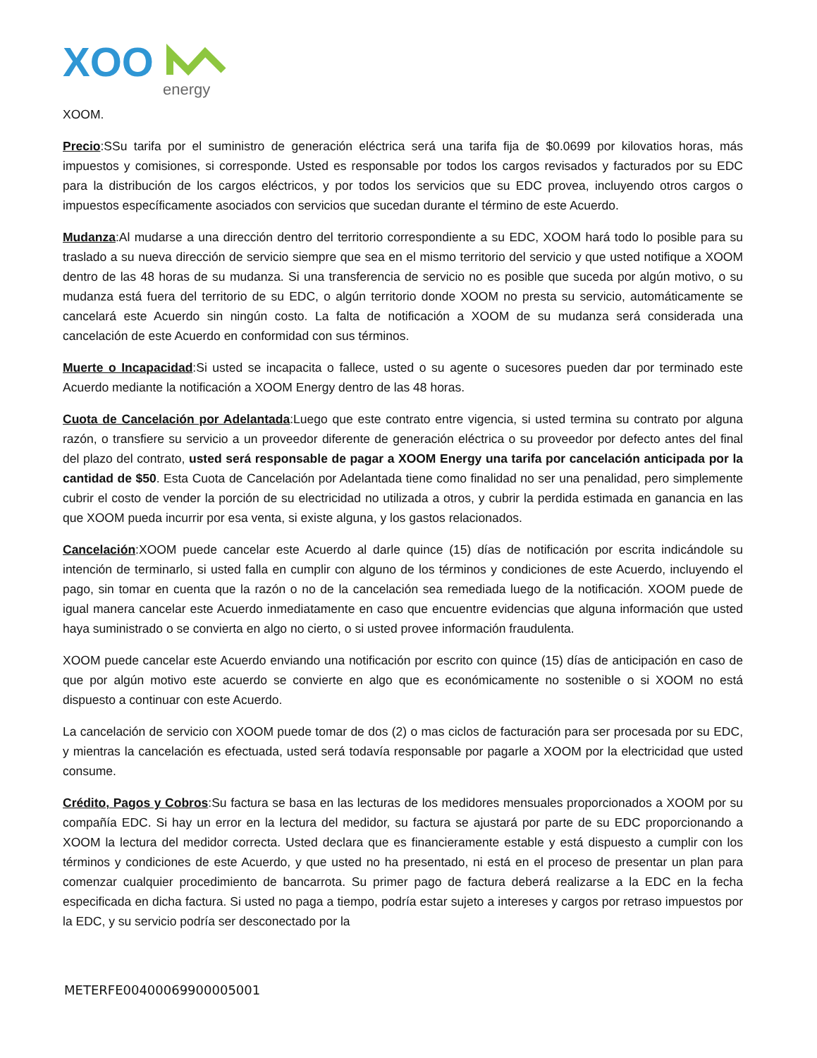XOO
energy
XOOM.
Precio:SSu tarifa por el suministro de generación eléctrica será una tarifa fija de $0.0699 por kilovatios horas, más impuestos y comisiones, si corresponde. Usted es responsable por todos los cargos revisados y facturados por su EDC para la distribución de los cargos eléctricos, y por todos los servicios que su EDC provea, incluyendo otros cargos o impuestos específicamente asociados con servicios que sucedan durante el término de este Acuerdo.
Mudanza:Al mudarse a una dirección dentro del territorio correspondiente a su EDC, XOOM hará todo lo posible para su traslado a su nueva dirección de servicio siempre que sea en el mismo territorio del servicio y que usted notifique a XOOM dentro de las 48 horas de su mudanza. Si una transferencia de servicio no es posible que suceda por algún motivo, o su mudanza está fuera del territorio de su EDC, o algún territorio donde XOOM no presta su servicio, automáticamente se cancelará este Acuerdo sin ningún costo. La falta de notificación a XOOM de su mudanza será considerada una cancelación de este Acuerdo en conformidad con sus términos.
Muerte o Incapacidad:Si usted se incapacita o fallece, usted o su agente o sucesores pueden dar por terminado este Acuerdo mediante la notificación a XOOM Energy dentro de las 48 horas.
Cuota de Cancelación por Adelantada:Luego que este contrato entre vigencia, si usted termina su contrato por alguna razón, o transfiere su servicio a un proveedor diferente de generación eléctrica o su proveedor por defecto antes del final del plazo del contrato, usted será responsable de pagar a XOOM Energy una tarifa por cancelación anticipada por la cantidad de $50. Esta Cuota de Cancelación por Adelantada tiene como finalidad no ser una penalidad, pero simplemente cubrir el costo de vender la porción de su electricidad no utilizada a otros, y cubrir la perdida estimada en ganancia en las que XOOM pueda incurrir por esa venta, si existe alguna, y los gastos relacionados.
Cancelación:XOOM puede cancelar este Acuerdo al darle quince (15) días de notificación por escrita indicándole su intención de terminarlo, si usted falla en cumplir con alguno de los términos y condiciones de este Acuerdo, incluyendo el pago, sin tomar en cuenta que la razón o no de la cancelación sea remediada luego de la notificación. XOOM puede de igual manera cancelar este Acuerdo inmediatamente en caso que encuentre evidencias que alguna información que usted haya suministrado o se convierta en algo no cierto, o si usted provee información fraudulenta.
XOOM puede cancelar este Acuerdo enviando una notificación por escrito con quince (15) días de anticipación en caso de que por algún motivo este acuerdo se convierte en algo que es económicamente no sostenible o si XOOM no está dispuesto a continuar con este Acuerdo.
La cancelación de servicio con XOOM puede tomar de dos (2) o mas ciclos de facturación para ser procesada por su EDC, y mientras la cancelación es efectuada, usted será todavía responsable por pagarle a XOOM por la electricidad que usted consume.
Crédito, Pagos y Cobros:Su factura se basa en las lecturas de los medidores mensuales proporcionados a XOOM por su compañía EDC. Si hay un error en la lectura del medidor, su factura se ajustará por parte de su EDC proporcionando a XOOM la lectura del medidor correcta. Usted declara que es financieramente estable y está dispuesto a cumplir con los términos y condiciones de este Acuerdo, y que usted no ha presentado, ni está en el proceso de presentar un plan para comenzar cualquier procedimiento de bancarrota. Su primer pago de factura deberá realizarse a la EDC en la fecha especificada en dicha factura. Si usted no paga a tiempo, podría estar sujeto a intereses y cargos por retraso impuestos por la EDC, y su servicio podría ser desconectado por la
METERFE00400069900005001